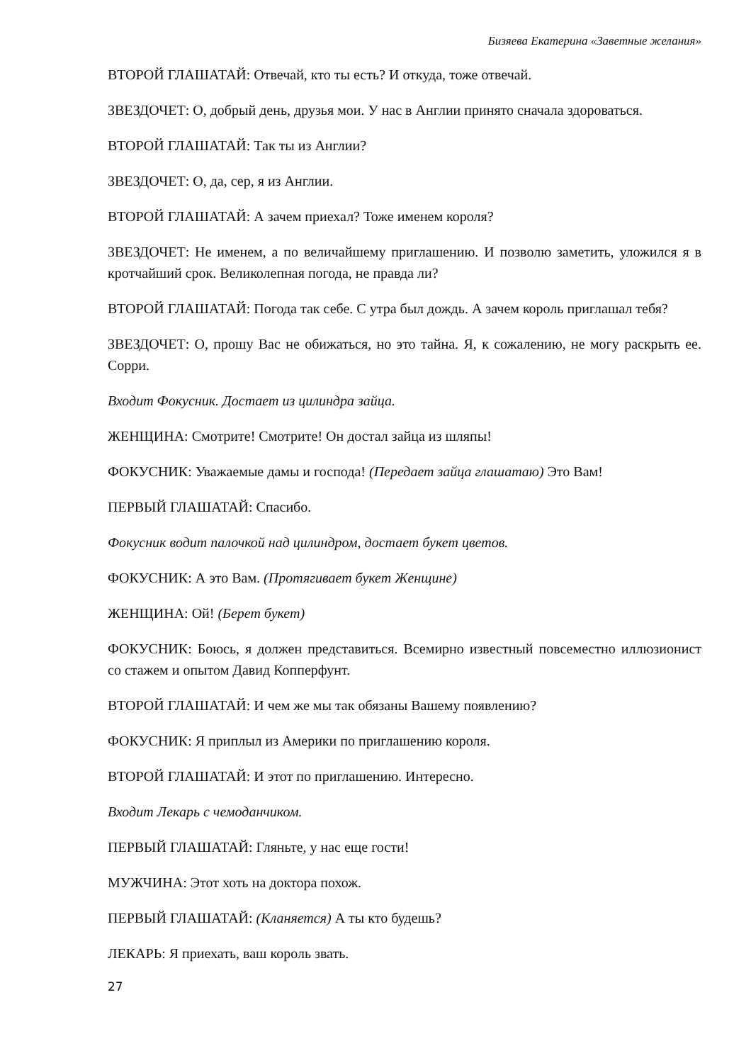Бизяева Екатерина «Заветные желания»
ВТОРОЙ ГЛАШАТАЙ: Отвечай, кто ты есть? И откуда, тоже отвечай.
ЗВЕЗДОЧЕТ: О, добрый день, друзья мои. У нас в Англии принято сначала здороваться.
ВТОРОЙ ГЛАШАТАЙ: Так ты из Англии?
ЗВЕЗДОЧЕТ: О, да, сер, я из Англии.
ВТОРОЙ ГЛАШАТАЙ: А зачем приехал? Тоже именем короля?
ЗВЕЗДОЧЕТ: Не именем, а по величайшему приглашению. И позволю заметить, уложился я в кротчайший срок. Великолепная погода, не правда ли?
ВТОРОЙ ГЛАШАТАЙ: Погода так себе. С утра был дождь. А зачем король приглашал тебя?
ЗВЕЗДОЧЕТ: О, прошу Вас не обижаться, но это тайна. Я, к сожалению, не могу раскрыть ее. Сорри.
Входит Фокусник. Достает из цилиндра зайца.
ЖЕНЩИНА: Смотрите! Смотрите! Он достал зайца из шляпы!
ФОКУСНИК: Уважаемые дамы и господа! (Передает зайца глашатаю) Это Вам!
ПЕРВЫЙ ГЛАШАТАЙ: Спасибо.
Фокусник водит палочкой над цилиндром, достает букет цветов.
ФОКУСНИК: А это Вам. (Протягивает букет Женщине)
ЖЕНЩИНА: Ой! (Берет букет)
ФОКУСНИК: Боюсь, я должен представиться. Всемирно известный повсеместно иллюзионист со стажем и опытом Давид Копперфунт.
ВТОРОЙ ГЛАШАТАЙ: И чем же мы так обязаны Вашему появлению?
ФОКУСНИК: Я приплыл из Америки по приглашению короля.
ВТОРОЙ ГЛАШАТАЙ: И этот по приглашению. Интересно.
Входит Лекарь с чемоданчиком.
ПЕРВЫЙ ГЛАШАТАЙ: Гляньте, у нас еще гости!
МУЖЧИНА: Этот хоть на доктора похож.
ПЕРВЫЙ ГЛАШАТАЙ: (Кланяется) А ты кто будешь?
ЛЕКАРЬ: Я приехать, ваш король звать.
27